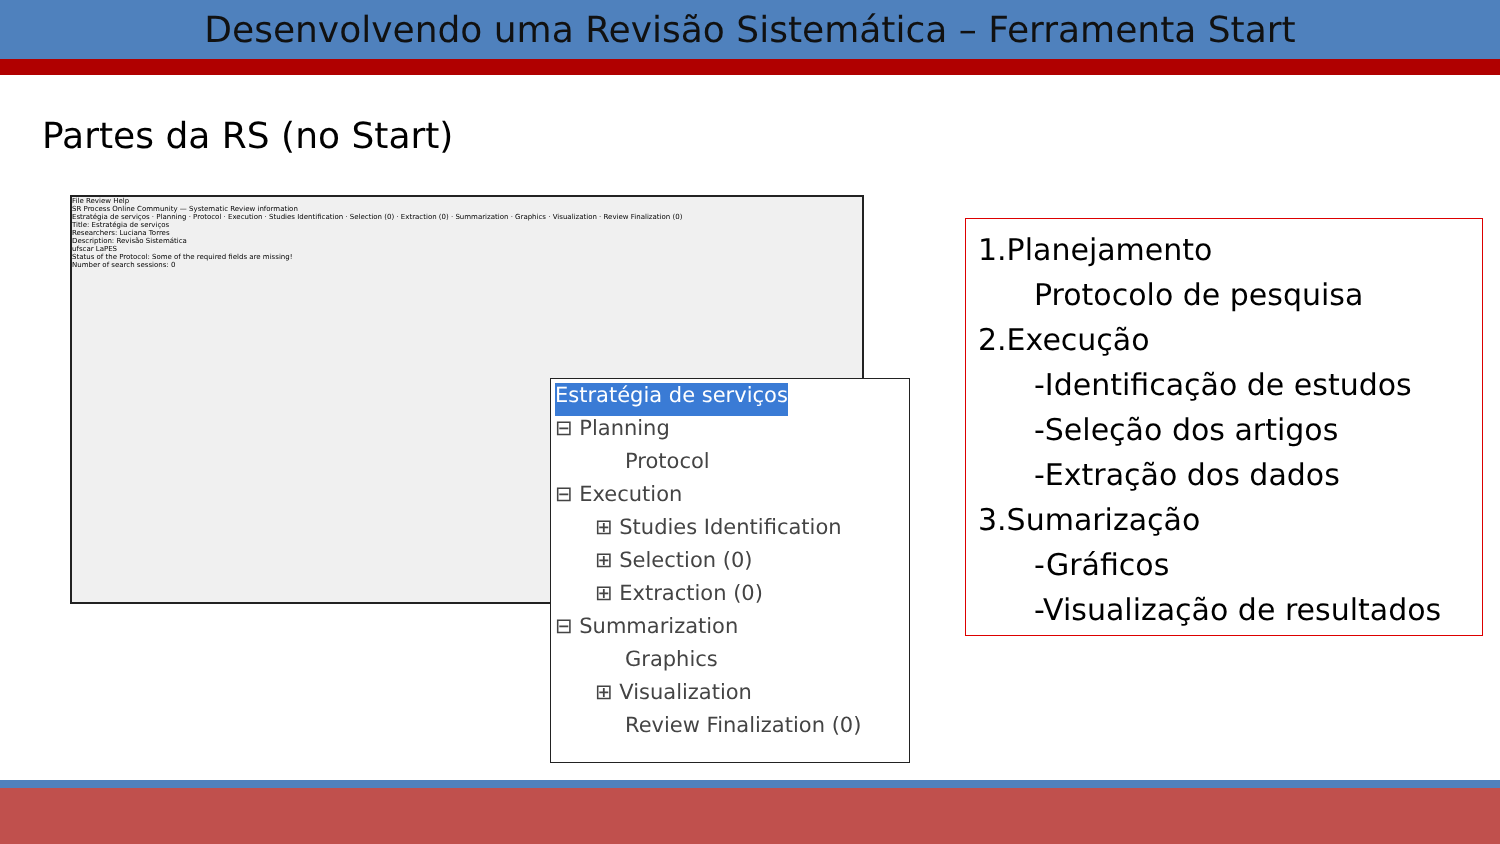Desenvolvendo uma Revisão Sistemática – Ferramenta Start
Partes da RS (no Start)
File Review Help
SR Process Online Community — Systematic Review information
Estratégia de serviços · Planning · Protocol · Execution · Studies Identification · Selection (0) · Extraction (0) · Summarization · Graphics · Visualization · Review Finalization (0)
Title: Estratégia de serviços
Researchers: Luciana Torres
Description: Revisão Sistemática
ufscar LaPES
Status of the Protocol: Some of the required fields are missing!
Number of search sessions: 0
Estratégia de serviços
⊟ Planning
Protocol
⊟ Execution
⊞ Studies Identification
⊞ Selection (0)
⊞ Extraction (0)
⊟ Summarization
Graphics
⊞ Visualization
Review Finalization (0)
1.Planejamento
Protocolo de pesquisa
2.Execução
-Identificação de estudos
-Seleção dos artigos
-Extração dos dados
3.Sumarização
-Gráficos
-Visualização de resultados